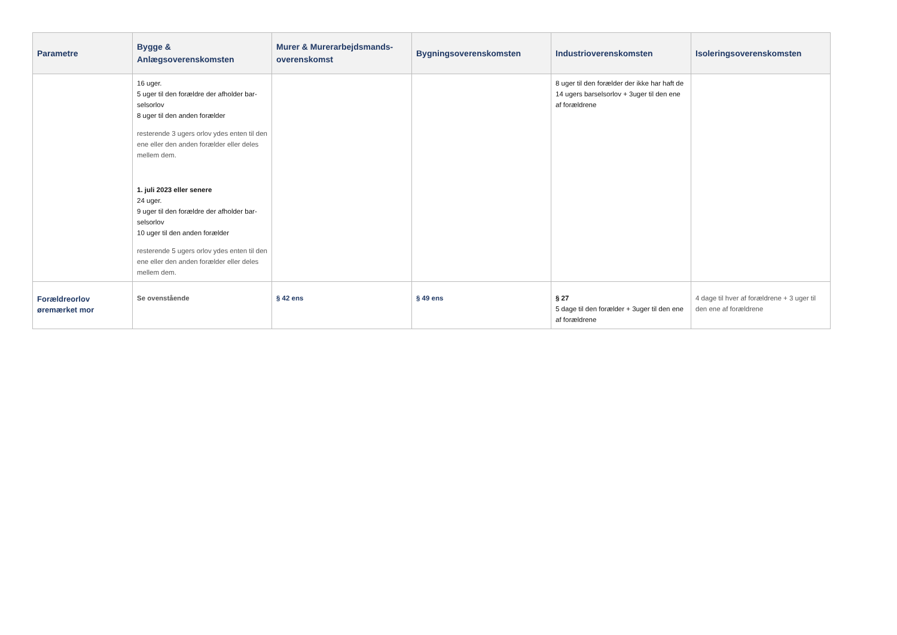| Parametre | Bygge & Anlægsoverenskomsten | Murer & Murerarbejdsmands-overenskomst | Bygningsoverenskomsten | Industrioverenskomsten | Isoleringsoverenskomsten |
| --- | --- | --- | --- | --- | --- |
| | 16 uger. 5 uger til den forældre der afholder bar-selsorlov 8 uger til den anden forælder resterende 3 ugers orlov ydes enten til den ene eller den anden forælder eller deles mellem dem. 1. juli 2023 eller senere 24 uger. 9 uger til den forældre der afholder bar-selsorlov 10 uger til den anden forælder resterende 5 ugers orlov ydes enten til den ene eller den anden forælder eller deles mellem dem. | | | 8 uger til den forælder der ikke har haft de 14 ugers barselsorlov + 3uger til den ene af forældrene | |
| Forældreorlov øremærket mor | Se ovenstående | § 42 ens | § 49 ens | § 27 5 dage til den forælder + 3uger til den ene af forældrene | 4 dage til hver af forældrene + 3 uger til den ene af forældrene |